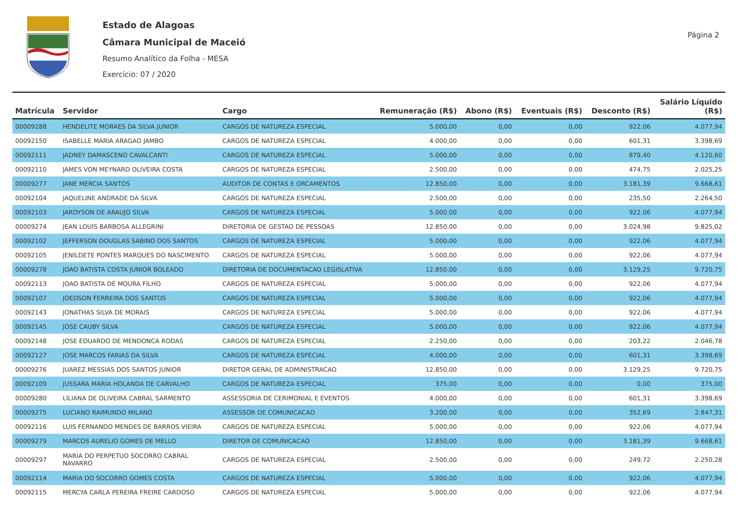Estado de Alagoas
Câmara Municipal de Maceió
Resumo Analítico da Folha - MESA
Exercício: 07 / 2020
Página 2
| Matrícula | Servidor | Cargo | Remuneração (R$) | Abono (R$) | Eventuais (R$) | Desconto (R$) | Salário Líquido (R$) |
| --- | --- | --- | --- | --- | --- | --- | --- |
| 00009288 | HENDELITE MORAES DA SILVA JUNIOR | CARGOS DE NATUREZA ESPECIAL | 5.000,00 | 0,00 | 0,00 | 922,06 | 4.077,94 |
| 00092150 | ISABELLE MARIA ARAGAO JAMBO | CARGOS DE NATUREZA ESPECIAL | 4.000,00 | 0,00 | 0,00 | 601,31 | 3.398,69 |
| 00092111 | JADNEY DAMASCENO CAVALCANTI | CARGOS DE NATUREZA ESPECIAL | 5.000,00 | 0,00 | 0,00 | 879,40 | 4.120,60 |
| 00092110 | JAMES VON MEYNARD OLIVEIRA COSTA | CARGOS DE NATUREZA ESPECIAL | 2.500,00 | 0,00 | 0,00 | 474,75 | 2.025,25 |
| 00009277 | JANE MERCIA SANTOS | AUDITOR DE CONTAS E ORCAMENTOS | 12.850,00 | 0,00 | 0,00 | 3.181,39 | 9.668,61 |
| 00092104 | JAQUELINE ANDRADE DA SILVA | CARGOS DE NATUREZA ESPECIAL | 2.500,00 | 0,00 | 0,00 | 235,50 | 2.264,50 |
| 00092103 | JARDYSON DE ARAUJO SILVA | CARGOS DE NATUREZA ESPECIAL | 5.000,00 | 0,00 | 0,00 | 922,06 | 4.077,94 |
| 00009274 | JEAN LOUIS BARBOSA ALLEGRINI | DIRETORIA DE GESTAO DE PESSOAS | 12.850,00 | 0,00 | 0,00 | 3.024,98 | 9.825,02 |
| 00092102 | JEFFERSON DOUGLAS SABINO DOS SANTOS | CARGOS DE NATUREZA ESPECIAL | 5.000,00 | 0,00 | 0,00 | 922,06 | 4.077,94 |
| 00092105 | JENILDETE PONTES MARQUES DO NASCIMENTO | CARGOS DE NATUREZA ESPECIAL | 5.000,00 | 0,00 | 0,00 | 922,06 | 4.077,94 |
| 00009278 | JOAO BATISTA COSTA JUNIOR BOLEADO | DIRETORIA DE DOCUMENTACAO LEGISLATIVA | 12.850,00 | 0,00 | 0,00 | 3.129,25 | 9.720,75 |
| 00092113 | JOAO BATISTA DE MOURA FILHO | CARGOS DE NATUREZA ESPECIAL | 5.000,00 | 0,00 | 0,00 | 922,06 | 4.077,94 |
| 00092107 | JOEDSON FERREIRA DOS SANTOS | CARGOS DE NATUREZA ESPECIAL | 5.000,00 | 0,00 | 0,00 | 922,06 | 4.077,94 |
| 00092143 | JONATHAS SILVA DE MORAIS | CARGOS DE NATUREZA ESPECIAL | 5.000,00 | 0,00 | 0,00 | 922,06 | 4.077,94 |
| 00092145 | JOSE CAUBY SILVA | CARGOS DE NATUREZA ESPECIAL | 5.000,00 | 0,00 | 0,00 | 922,06 | 4.077,94 |
| 00092148 | JOSE EDUARDO DE MENDONCA RODAS | CARGOS DE NATUREZA ESPECIAL | 2.250,00 | 0,00 | 0,00 | 203,22 | 2.046,78 |
| 00092127 | JOSE MARCOS FARIAS DA SILVA | CARGOS DE NATUREZA ESPECIAL | 4.000,00 | 0,00 | 0,00 | 601,31 | 3.398,69 |
| 00009276 | JUAREZ MESSIAS DOS SANTOS JUNIOR | DIRETOR GERAL DE ADMINISTRACAO | 12.850,00 | 0,00 | 0,00 | 3.129,25 | 9.720,75 |
| 00092109 | JUSSARA MARIA HOLANDA DE CARVALHO | CARGOS DE NATUREZA ESPECIAL | 375,00 | 0,00 | 0,00 | 0,00 | 375,00 |
| 00009280 | LILIANA DE OLIVEIRA CABRAL SARMENTO | ASSESSORIA DE CERIMONIAL E EVENTOS | 4.000,00 | 0,00 | 0,00 | 601,31 | 3.398,69 |
| 00009275 | LUCIANO RAIMUNDO MILANO | ASSESSOR DE COMUNICACAO | 3.200,00 | 0,00 | 0,00 | 352,69 | 2.847,31 |
| 00092116 | LUIS FERNANDO MENDES DE BARROS VIEIRA | CARGOS DE NATUREZA ESPECIAL | 5.000,00 | 0,00 | 0,00 | 922,06 | 4.077,94 |
| 00009279 | MARCOS AURELIO GOMES DE MELLO | DIRETOR DE COMUNICACAO | 12.850,00 | 0,00 | 0,00 | 3.181,39 | 9.668,61 |
| 00009297 | MARIA DO PERPETUO SOCORRO CABRAL NAVARRO | CARGOS DE NATUREZA ESPECIAL | 2.500,00 | 0,00 | 0,00 | 249,72 | 2.250,28 |
| 00092114 | MARIA DO SOCORRO GOMES COSTA | CARGOS DE NATUREZA ESPECIAL | 5.000,00 | 0,00 | 0,00 | 922,06 | 4.077,94 |
| 00092115 | MERCYA CARLA PEREIRA FREIRE CARDOSO | CARGOS DE NATUREZA ESPECIAL | 5.000,00 | 0,00 | 0,00 | 922,06 | 4.077,94 |